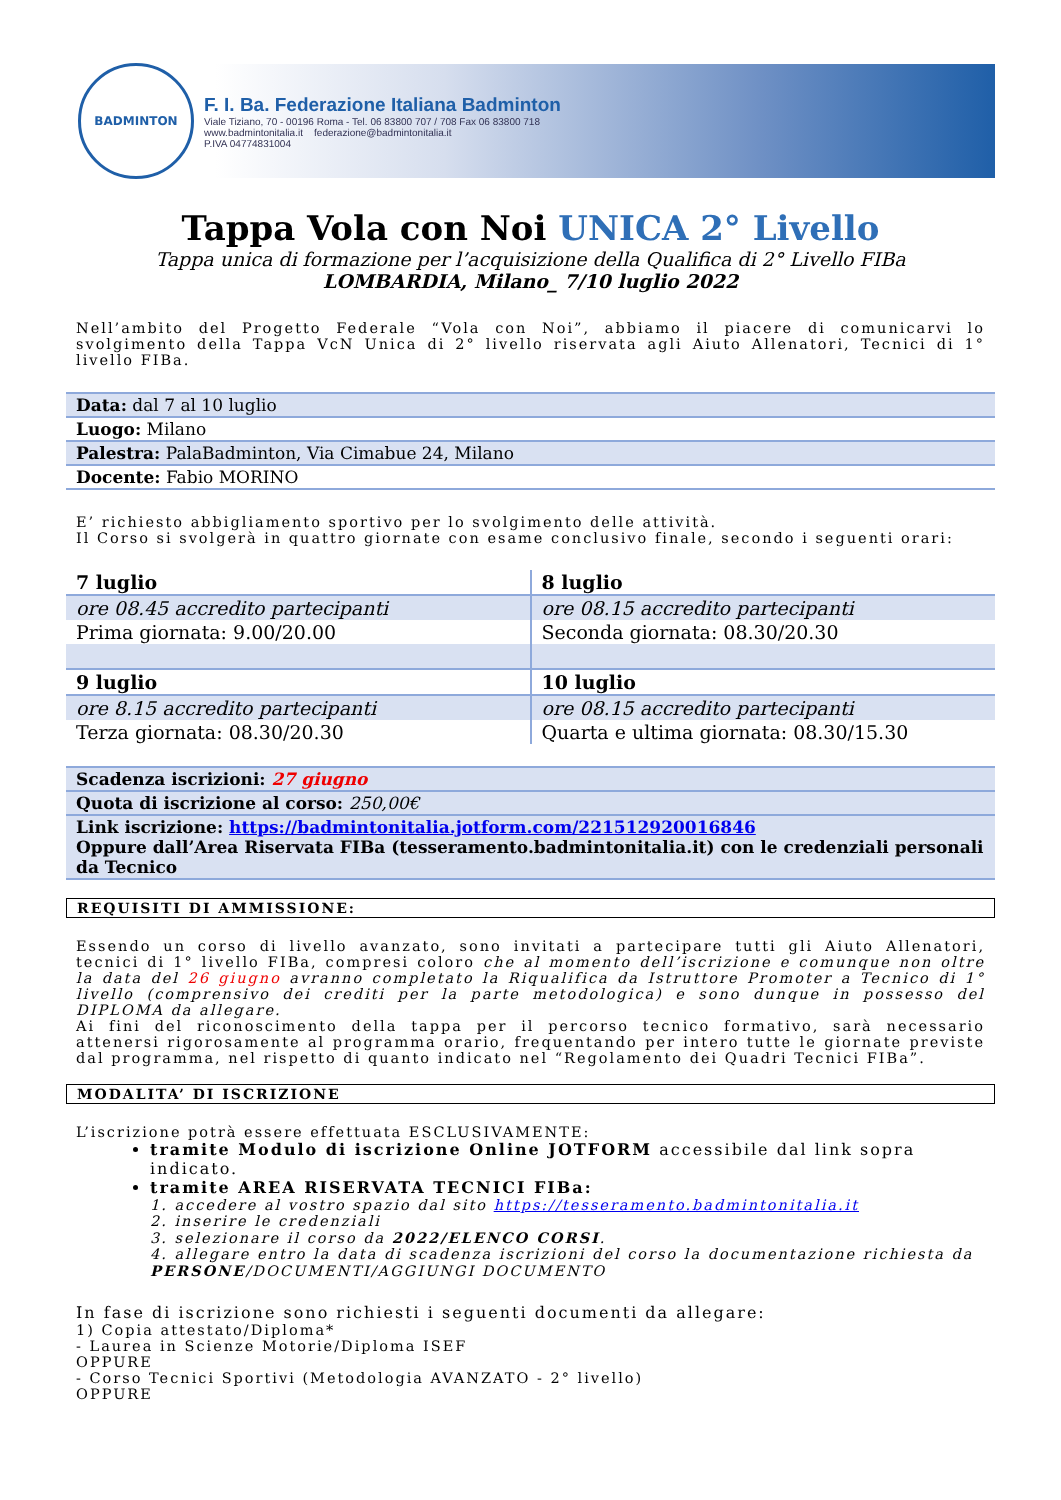BADMINTON
F. I. Ba. Federazione Italiana Badminton
Viale Tiziano, 70 - 00196 Roma - Tel. 06 83800 707 / 708 Fax 06 83800 718
www.badmintonitalia.it federazione@badmintonitalia.it
P.IVA 04774831004
Tappa Vola con Noi UNICA 2° Livello
Tappa unica di formazione per l’acquisizione della Qualifica di 2° Livello FIBa
LOMBARDIA, Milano_ 7/10 luglio 2022
Nell’ambito del Progetto Federale “Vola con Noi”, abbiamo il piacere di comunicarvi lo svolgimento della Tappa VcN Unica di 2° livello riservata agli Aiuto Allenatori, Tecnici di 1° livello FIBa.
| Data: dal 7 al 10 luglio |
| Luogo: Milano |
| Palestra: PalaBadminton, Via Cimabue 24, Milano |
| Docente: Fabio MORINO |
E’ richiesto abbigliamento sportivo per lo svolgimento delle attività.
Il Corso si svolgerà in quattro giornate con esame conclusivo finale, secondo i seguenti orari:
| 7 luglio | 8 luglio |
| ore 08.45 accredito partecipanti | ore 08.15 accredito partecipanti |
| Prima giornata: 9.00/20.00 | Seconda giornata: 08.30/20.30 |
| 9 luglio | 10 luglio |
| ore 8.15 accredito partecipanti | ore 08.15 accredito partecipanti |
| Terza giornata: 08.30/20.30 | Quarta e ultima giornata: 08.30/15.30 |
| Scadenza iscrizioni: 27 giugno |
| Quota di iscrizione al corso: 250,00€ |
| Link iscrizione: https://badmintonitalia.jotform.com/221512920016846 Oppure dall’Area Riservata FIBa (tesseramento.badmintonitalia.it) con le credenziali personali da Tecnico |
REQUISITI DI AMMISSIONE:
Essendo un corso di livello avanzato, sono invitati a partecipare tutti gli Aiuto Allenatori, tecnici di 1° livello FIBa, compresi coloro che al momento dell’iscrizione e comunque non oltre la data del 26 giugno avranno completato la Riqualifica da Istruttore Promoter a Tecnico di 1° livello (comprensivo dei crediti per la parte metodologica) e sono dunque in possesso del DIPLOMA da allegare.
Ai fini del riconoscimento della tappa per il percorso tecnico formativo, sarà necessario attenersi rigorosamente al programma orario, frequentando per intero tutte le giornate previste dal programma, nel rispetto di quanto indicato nel “Regolamento dei Quadri Tecnici FIBa”.
MODALITA’ DI ISCRIZIONE
L’iscrizione potrà essere effettuata ESCLUSIVAMENTE:
tramite Modulo di iscrizione Online JOTFORM accessibile dal link sopra indicato.
tramite AREA RISERVATA TECNICI FIBa:
1. accedere al vostro spazio dal sito https://tesseramento.badmintonitalia.it
2. inserire le credenziali
3. selezionare il corso da 2022/ELENCO CORSI.
4. allegare entro la data di scadenza iscrizioni del corso la documentazione richiesta da PERSONE/DOCUMENTI/AGGIUNGI DOCUMENTO
In fase di iscrizione sono richiesti i seguenti documenti da allegare:
1) Copia attestato/Diploma*
- Laurea in Scienze Motorie/Diploma ISEF
OPPURE
- Corso Tecnici Sportivi (Metodologia AVANZATO - 2° livello)
OPPURE